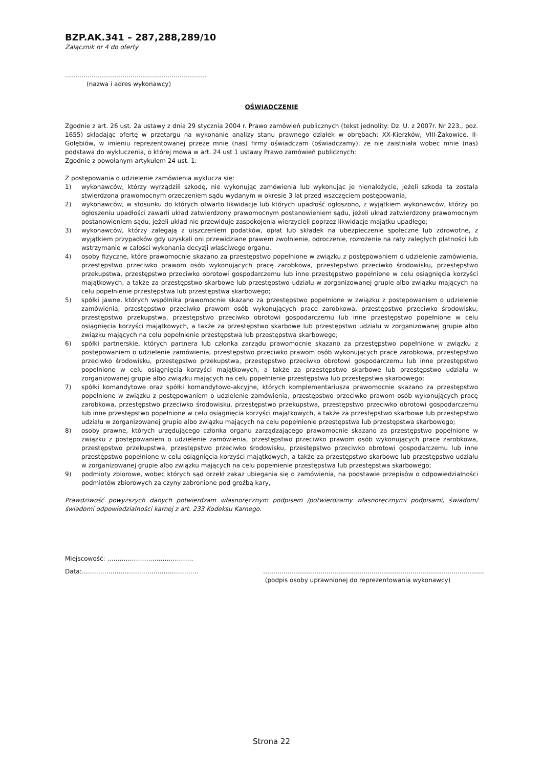BZP.AK.341 – 287,288,289/10
Załącznik nr 4 do oferty
……………………………………………………………
(nazwa i adres wykonawcy)
OŚWIADCZENIE
Zgodnie z art. 26 ust. 2a ustawy z dnia 29 stycznia 2004 r. Prawo zamówień publicznych (tekst jednolity: Dz. U. z 2007r. Nr 223., poz. 1655) składając ofertę w przetargu na wykonanie analizy stanu prawnego działek w obrębach: XX-Kierzków, VIII-Żakowice, II-Gołębiów, w imieniu reprezentowanej przeze mnie (nas) firmy oświadczam (oświadczamy), że nie zaistniała wobec mnie (nas) podstawa do wykluczenia, o której mowa w art. 24 ust 1 ustawy Prawo zamówień publicznych:
Zgodnie z powołanym artykułem 24 ust. 1:
Z postępowania o udzielenie zamówienia wyklucza się:
1) wykonawców, którzy wyrządzili szkodę, nie wykonując zamówienia lub wykonując je nienależycie, jeżeli szkoda ta została stwierdzona prawomocnym orzeczeniem sądu wydanym w okresie 3 lat przed wszczęciem postępowania,
2) wykonawców, w stosunku do których otwarto likwidacje lub których upadłość ogłoszono, z wyjątkiem wykonawców, którzy po ogłoszeniu upadłości zawarli układ zatwierdzony prawomocnym postanowieniem sądu, jeżeli układ zatwierdzony prawomocnym postanowieniem sądu, jeżeli układ nie przewiduje zaspokojenia wierzycieli poprzez likwidacje majątku upadłego;
3) wykonawców, którzy zalegają z uiszczeniem podatków, opłat lub składek na ubezpieczenie społeczne lub zdrowotne, z wyjątkiem przypadków gdy uzyskali oni przewidziane prawem zwolnienie, odroczenie, rozłożenie na raty zaległych płatności lub wstrzymanie w całości wykonania decyzji właściwego organu,
4) osoby fizyczne, które prawomocnie skazano za przestępstwo popełnione w związku z postępowaniem o udzielenie zamówienia, przestępstwo przeciwko prawom osób wykonujących pracę zarobkowa, przestępstwo przeciwko środowisku, przestępstwo przekupstwa, przestępstwo przeciwko obrotowi gospodarczemu lub inne przestępstwo popełnione w celu osiągnięcia korzyści majątkowych, a także za przestępstwo skarbowe lub przestępstwo udziału w zorganizowanej grupie albo związku mających na celu popełnienie przestępstwa lub przestępstwa skarbowego;
5) spółki jawne, których wspólnika prawomocnie skazano za przestępstwo popełnione w związku z postępowaniem o udzielenie zamówienia, przestępstwo przeciwko prawom osób wykonujących prace zarobkowa, przestępstwo przeciwko środowisku, przestępstwo przekupstwa, przestępstwo przeciwko obrotowi gospodarczemu lub inne przestępstwo popełnione w celu osiągnięcia korzyści majątkowych, a także za przestępstwo skarbowe lub przestępstwo udziału w zorganizowanej grupie albo związku mających na celu popełnienie przestępstwa lub przestępstwa skarbowego;
6) spółki partnerskie, których partnera lub członka zarządu prawomocnie skazano za przestępstwo popełnione w związku z postępowaniem o udzielenie zamówienia, przestępstwo przeciwko prawom osób wykonujących prace zarobkowa, przestępstwo przeciwko środowisku, przestępstwo przekupstwa, przestępstwo przeciwko obrotowi gospodarczemu lub inne przestępstwo popełnione w celu osiągnięcia korzyści majątkowych, a także za przestępstwo skarbowe lub przestępstwo udziału w zorganizowanej grupie albo związku mających na celu popełnienie przestępstwa lub przestępstwa skarbowego;
7) spółki komandytowe oraz spółki komandytowo-akcyjne, których komplementariusza prawomocnie skazano za przestępstwo popełnione w związku z postępowaniem o udzielenie zamówienia, przestępstwo przeciwko prawom osób wykonujących pracę zarobkowa, przestępstwo przeciwko środowisku, przestępstwo przekupstwa, przestępstwo przeciwko obrotowi gospodarczemu lub inne przestępstwo popełnione w celu osiągnięcia korzyści majątkowych, a także za przestępstwo skarbowe lub przestępstwo udziału w zorganizowanej grupie albo związku mających na celu popełnienie przestępstwa lub przestępstwa skarbowego;
8) osoby prawne, których urzędującego członka organu zarządzającego prawomocnie skazano za przestępstwo popełnione w związku z postępowaniem o udzielenie zamówienia, przestępstwo przeciwko prawom osób wykonujących prace zarobkowa, przestępstwo przekupstwa, przestępstwo przeciwko środowisku, przestępstwo przeciwko obrotowi gospodarczemu lub inne przestępstwo popełnione w celu osiągnięcia korzyści majątkowych, a także za przestępstwo skarbowe lub przestępstwo udziału w zorganizowanej grupie albo związku mających na celu popełnienie przestępstwa lub przestępstwa skarbowego;
9) podmioty zbiorowe, wobec których sąd orzekł zakaz ubiegania się o zamówienia, na podstawie przepisów o odpowiedzialności podmiotów zbiorowych za czyny zabronione pod groźbą kary,
Prawdziwość powyższych danych potwierdzam własnoręcznym podpisem /potwierdzamy własnoręcznymi podpisami, świadom/świadomi odpowiedzialności karnej z art. 233 Kodeksu Karnego.
Miejscowość: ……………………………………
Data:………………………………………………… ………………………………………………………………………………………………
(podpis osoby uprawnionej do reprezentowania wykonawcy)
Strona 22